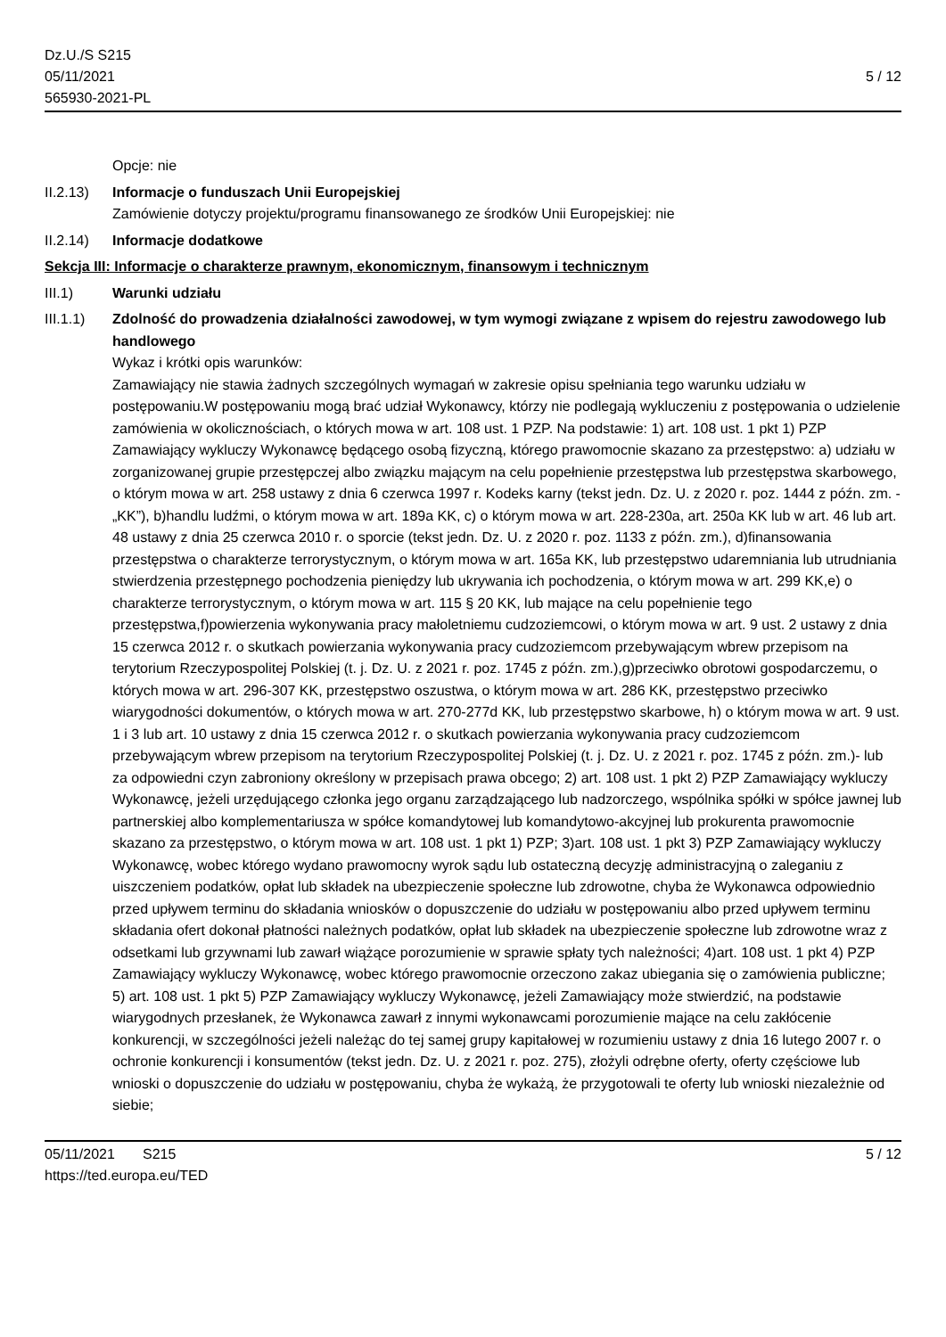Dz.U./S S215
05/11/2021
565930-2021-PL
5 / 12
Opcje: nie
II.2.13)
Informacje o funduszach Unii Europejskiej
Zamówienie dotyczy projektu/programu finansowanego ze środków Unii Europejskiej: nie
II.2.14)
Informacje dodatkowe
Sekcja III: Informacje o charakterze prawnym, ekonomicznym, finansowym i technicznym
III.1) Warunki udziału
III.1.1)
Zdolność do prowadzenia działalności zawodowej, w tym wymogi związane z wpisem do rejestru zawodowego lub handlowego
Wykaz i krótki opis warunków:
Zamawiający nie stawia żadnych szczególnych wymagań w zakresie opisu spełniania tego warunku udziału w postępowaniu.W postępowaniu mogą brać udział Wykonawcy, którzy nie podlegają wykluczeniu z postępowania o udzielenie zamówienia w okolicznościach, o których mowa w art. 108 ust. 1 PZP. Na podstawie: 1) art. 108 ust. 1 pkt 1) PZP Zamawiający wykluczy Wykonawcę będącego osobą fizyczną, którego prawomocnie skazano za przestępstwo: a) udziału w zorganizowanej grupie przestępczej albo związku mającym na celu popełnienie przestępstwa lub przestępstwa skarbowego, o którym mowa w art. 258 ustawy z dnia 6 czerwca 1997 r. Kodeks karny (tekst jedn. Dz. U. z 2020 r. poz. 1444 z późn. zm. - „KK”), b)handlu ludźmi, o którym mowa w art. 189a KK, c) o którym mowa w art. 228-230a, art. 250a KK lub w art. 46 lub art. 48 ustawy z dnia 25 czerwca 2010 r. o sporcie (tekst jedn. Dz. U. z 2020 r. poz. 1133 z późn. zm.), d)finansowania przestępstwa o charakterze terrorystycznym, o którym mowa w art. 165a KK, lub przestępstwo udaremniania lub utrudniania stwierdzenia przestępnego pochodzenia pieniędzy lub ukrywania ich pochodzenia, o którym mowa w art. 299 KK,e) o charakterze terrorystycznym, o którym mowa w art. 115 § 20 KK, lub mające na celu popełnienie tego przestępstwa,f)powierzenia wykonywania pracy małoletniemu cudzoziemcowi, o którym mowa w art. 9 ust. 2 ustawy z dnia 15 czerwca 2012 r. o skutkach powierzania wykonywania pracy cudzoziemcom przebywającym wbrew przepisom na terytorium Rzeczypospolitej Polskiej (t. j. Dz. U. z 2021 r. poz. 1745 z późn. zm.),g)przeciwko obrotowi gospodarczemu, o których mowa w art. 296-307 KK, przestępstwo oszustwa, o którym mowa w art. 286 KK, przestępstwo przeciwko wiarygodności dokumentów, o których mowa w art. 270-277d KK, lub przestępstwo skarbowe, h) o którym mowa w art. 9 ust. 1 i 3 lub art. 10 ustawy z dnia 15 czerwca 2012 r. o skutkach powierzania wykonywania pracy cudzoziemcom przebywającym wbrew przepisom na terytorium Rzeczypospolitej Polskiej (t. j. Dz. U. z 2021 r. poz. 1745 z późn. zm.)- lub za odpowiedni czyn zabroniony określony w przepisach prawa obcego; 2) art. 108 ust. 1 pkt 2) PZP Zamawiający wykluczy Wykonawcę, jeżeli urzędującego członka jego organu zarządzającego lub nadzorczego, wspólnika spółki w spółce jawnej lub partnerskiej albo komplementariusza w spółce komandytowej lub komandytowo-akcyjnej lub prokurenta prawomocnie skazano za przestępstwo, o którym mowa w art. 108 ust. 1 pkt 1) PZP; 3)art. 108 ust. 1 pkt 3) PZP Zamawiający wykluczy Wykonawcę, wobec którego wydano prawomocny wyrok sądu lub ostateczną decyzję administracyjną o zaleganiu z uiszczeniem podatków, opłat lub składek na ubezpieczenie społeczne lub zdrowotne, chyba że Wykonawca odpowiednio przed upływem terminu do składania wniosków o dopuszczenie do udziału w postępowaniu albo przed upływem terminu składania ofert dokonał płatności należnych podatków, opłat lub składek na ubezpieczenie społeczne lub zdrowotne wraz z odsetkami lub grzywnami lub zawarł wiążące porozumienie w sprawie spłaty tych należności; 4)art. 108 ust. 1 pkt 4) PZP Zamawiający wykluczy Wykonawcę, wobec którego prawomocnie orzeczono zakaz ubiegania się o zamówienia publiczne; 5) art. 108 ust. 1 pkt 5) PZP Zamawiający wykluczy Wykonawcę, jeżeli Zamawiający może stwierdzić, na podstawie wiarygodnych przesłanek, że Wykonawca zawarł z innymi wykonawcami porozumienie mające na celu zakłócenie konkurencji, w szczególności jeżeli należąc do tej samej grupy kapitałowej w rozumieniu ustawy z dnia 16 lutego 2007 r. o ochronie konkurencji i konsumentów (tekst jedn. Dz. U. z 2021 r. poz. 275), złożyli odrębne oferty, oferty częściowe lub wnioski o dopuszczenie do udziału w postępowaniu, chyba że wykażą, że przygotowali te oferty lub wnioski niezależnie od siebie;
05/11/2021 S215 5 / 12
https://ted.europa.eu/TED